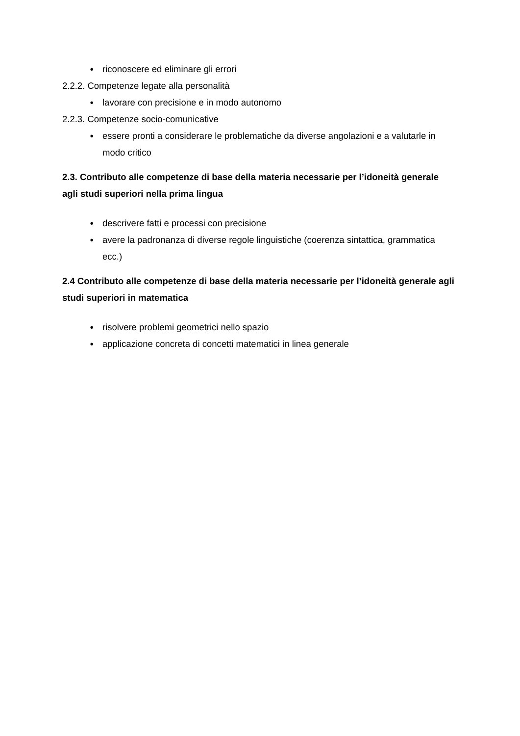● riconoscere ed eliminare gli errori
2.2.2. Competenze legate alla personalità
● lavorare con precisione e in modo autonomo
2.2.3. Competenze socio-comunicative
● essere pronti a considerare le problematiche da diverse angolazioni e a valutarle in modo critico
2.3. Contributo alle competenze di base della materia necessarie per l’idoneità generale agli studi superiori nella prima lingua
● descrivere fatti e processi con precisione
● avere la padronanza di diverse regole linguistiche (coerenza sintattica, grammatica ecc.)
2.4 Contributo alle competenze di base della materia necessarie per l’idoneità generale agli studi superiori in matematica
● risolvere problemi geometrici nello spazio
● applicazione concreta di concetti matematici in linea generale